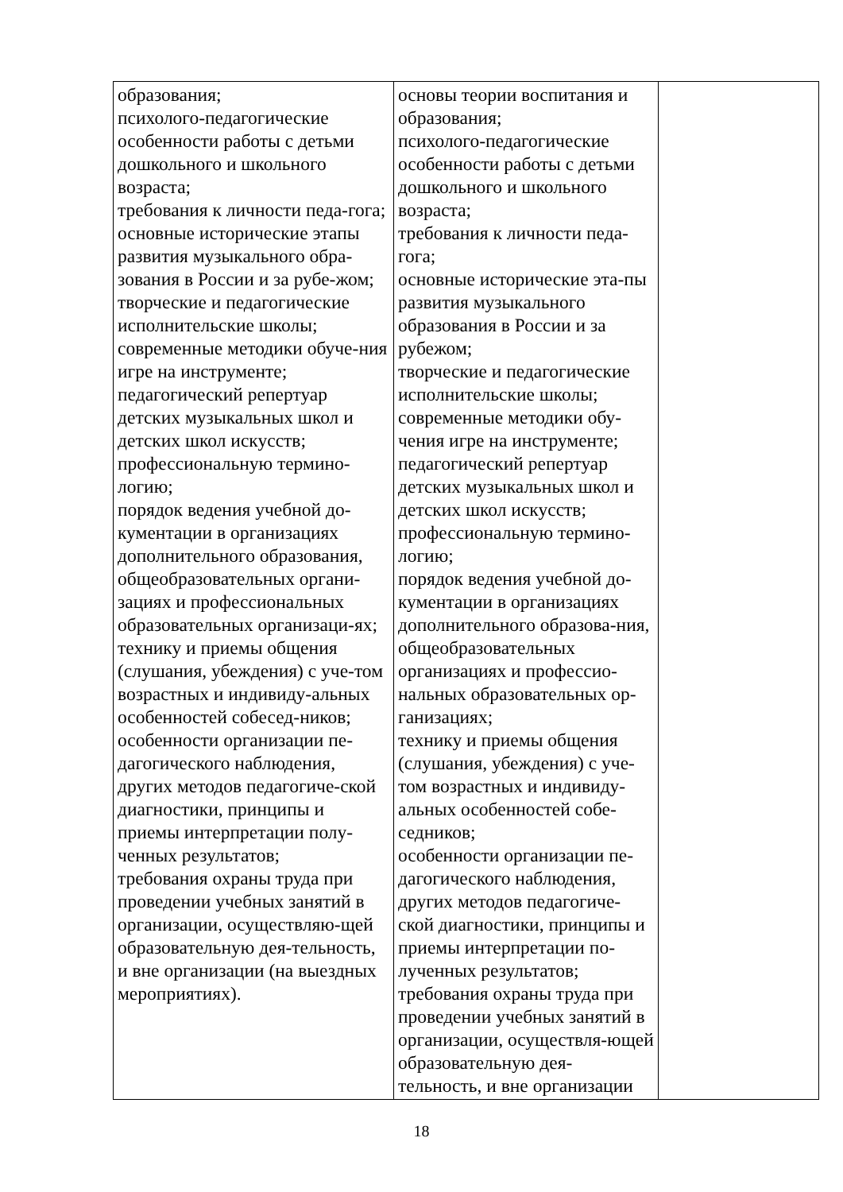| образования; психолого-педагогические особенности работы с детьми дошкольного и школьного возраста; требования к личности педа-гога; основные исторические этапы развития музыкального обра-зования в России и за рубе-жом; творческие и педагогические исполнительские школы; современные методики обуче-ния игре на инструменте; педагогический репертуар детских музыкальных школ и детских школ искусств; профессиональную термино-логию; порядок ведения учебной до-кументации в организациях дополнительного образования, общеобразовательных органи-зациях и профессиональных образовательных организаци-ях; технику и приемы общения (слушания, убеждения) с уче-том возрастных и индивиду-альных особенностей собесед-ников; особенности организации пе-дагогического наблюдения, других методов педагогиче-ской диагностики, принципы и приемы интерпретации полу-ченных результатов; требования охраны труда при проведении учебных занятий в организации, осуществляю-щей образовательную дея-тельность, и вне организации (на выездных мероприятиях). | основы теории воспитания и образования; психолого-педагогические особенности работы с детьми дошкольного и школьного возраста; требования к личности педа-гога; основные исторические эта-пы развития музыкального образования в России и за рубежом; творческие и педагогические исполнительские школы; современные методики обу-чения игре на инструменте; педагогический репертуар детских музыкальных школ и детских школ искусств; профессиональную термино-логию; порядок ведения учебной до-кументации в организациях дополнительного образова-ния, общеобразовательных организациях и профессио-нальных образовательных ор-ганизациях; технику и приемы общения (слушания, убеждения) с уче-том возрастных и индивиду-альных особенностей собе-седников; особенности организации пе-дагогического наблюдения, других методов педагогиче-ской диагностики, принципы и приемы интерпретации по-лученных результатов; требования охраны труда при проведении учебных занятий в организации, осуществля-ющей образовательную дея-тельность, и вне организации | |
18